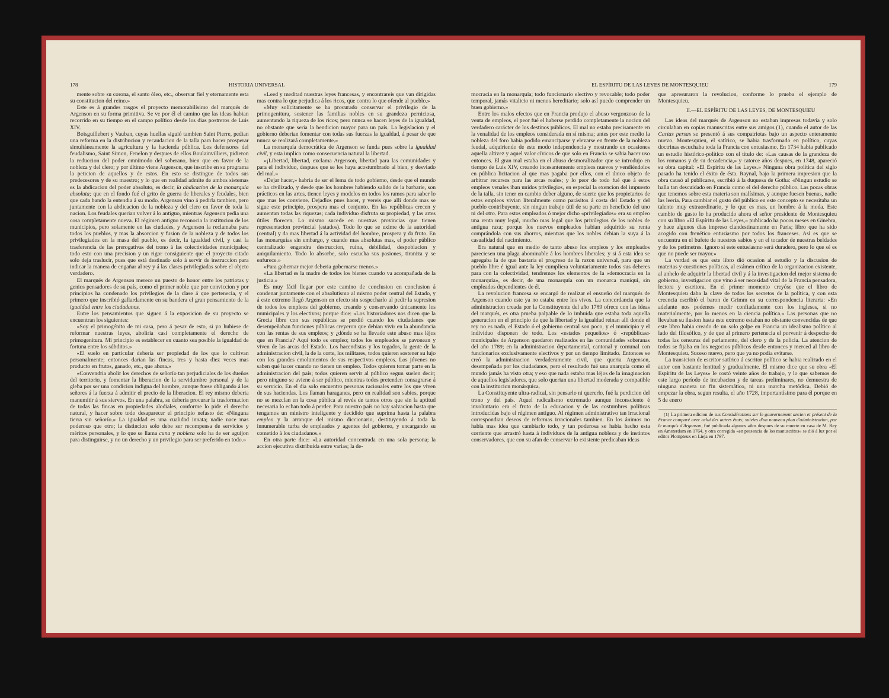178 HISTORIA UNIVERSAL
mente sobre su corona, el santo óleo, etc., observar fiel y eternamente esta su constitucion del reino.»
Este es á grandes rasgos el proyecto memorabilísimo del marqués de Argenson en su forma primitiva. Se ve por él el camino que las ideas habian recorrido en su tiempo en el campo político desde los dias postreros de Luis XIV.
Boisguillebert y Vauban, cuyas huellas siguió tambien Saint Pierre, pedian una reforma en la distribucion y recaudacion de la talla para hacer prosperar simultáneamente la agricultura y la hacienda pública. Los defensores del feudalismo, Saint Simon, Fenelon y despues de ellos Boulainvilliers, pidieron la reduccion del poder omnímodo del soberano, bien que en favor de la nobleza y del clero; y por último viene Argenson, que inscribe en su programa la peticion de aquellos y de estos. En esto se distingue de todos sus predecesores y de su maestro; y lo que en realidad admite de ambos sistemas es la abdicacion del poder absoluto, es decir, la abdicacion de la monarquía absoluta; que en el fondo fué el grito de guerra de liberales y feudales, bien que cada bando la entendia á su modo. Argenson vino á pedirla tambien, pero juntamente con la abdicacion de la nobleza y del clero en favor de toda la nacion. Los feudales querian volver á lo antiguo, mientras Argenson pedia una cosa completamente nueva. El régimen antiguo reconocia la institucion de los municipios, pero solamente en las ciudades, y Argenson la reclamaba para todos los pueblos, y mas la absorcion y fusion de la nobleza y de todos los privilegiados en la masa del pueblo, es decir, la igualdad civil, y casi la trasferencia de las prerogativas del trono á las colectividades municipales; todo esto con una precision y un rigor consiguiente que el proyecto citado solo deja traslucir, pues que está destinado solo á servir de instruccion para indicar la manera de engañar al rey y á las clases privilegiadas sobre el objeto verdadero.
El marqués de Argenson merece un puesto de honor entre los patriotas y genios pensadores de su país, como el primer noble que por conviccion y por principios ha condenado los privilegios de la clase á que pertenecia, y el primero que inscribió gallardamente en su bandera el gran pensamiento de la igualdad entre los ciudadanos.
Entre los pensamientos que siguen á la exposicion de su proyecto se encuentran los siguientes:
«Soy el primogénito de mi casa, pero á pesar de esto, si yo hubiese de reformar nuestras leyes, aboliria casi completamente el derecho de primogenitura. Mi principio es establecer en cuanto sea posible la igualdad de fortuna entre los súbditos.»
«El suelo en particular deberia ser propiedad de los que lo cultivan personalmente; entonces darian las fincas, tres y hasta diez veces mas producto en frutos, ganado, etc., que ahora.»
«Convendria abolir los derechos de señorío tan perjudiciales de los dueños del territorio, y fomentar la liberacion de la servidumbre personal y de la gleba por ser una condicion indigna del hombre, aunque fuese obligando á los señores á la fuerza á admitir el precio de la liberacion. El rey mismo deberia manumitir á sus siervos. En una palabra, se deberia procurar la trasformacion de todas las fincas en propiedades alodiales, conforme lo pide el derecho natural, y hacer sobre todo desaparecer el principio nefasto de: «Ninguna tierra sin señorío.» La igualdad es una cualidad innata; nadie nace mas poderoso que otro; la distincion solo debe ser recompensa de servicios y méritos personales, y lo que se llama cuna y nobleza solo ha de ser aguijon para distinguirse, y no un derecho y un privilegio para ser preferido en todo.»
«Leed y meditad nuestras leyes francesas, y encontrareis que van dirigidas mas contra lo que perjudica á los ricos, que contra lo que ofende al pueblo.»
«Muy solícitamente se ha procurado conservar el privilegio de la primogenitura, sostener las familias nobles en su grandeza perniciosa, aumentando la riqueza de los ricos; pero nunca se hacen leyes de la igualdad, no obstante que seria la bendicion mayor para un país. La legislacion y el gobierno deberian fomentar con todas sus fuerzas la igualdad, á pesar de que nunca se realizará completamente.»
La monarquía democrática de Argenson se funda pues sobre la igualdad civil, y esta implica como consecuencia natural la libertad.
«¡Libertad, libertad, exclama Argenson, libertad para las comunidades y para el individuo, despues que se les haya acostumbrado al bien, y desviado del mal.»
«Dejar hacer,» habria de ser el lema de todo gobierno, desde que el mundo se ha civilizado, y desde que los hombres habiendo salido de la barbarie, son prácticos en las artes, tienen leyes y modelos en todos los ramos para saber lo que mas les conviene. Dejadlos pues hacer, y vereis que allí donde mas se sigue este principio, prospera mas el conjunto. En las repúblicas crecen y aumentan todas las riquezas; cada individuo disfruta su propiedad, y las artes útiles florecen. Lo mismo sucede en nuestras provincias que tienen representacion provincial (estados). Todo lo que se exime de la autoridad (central) y da mas libertad á la actividad del hombre, prospera y da fruto. En las monarquías sin embargo, y cuando mas absolutas mas, el poder público centralizado engendra destruccion, ruina, debilidad, despoblacion y aniquilamiento. Todo lo absorbe, solo escucha sus pasiones, tiraniza y se enfurece.»
«Para gobernar mejor deberia gobernarse menos.»
«La libertad es la madre de todos los bienes cuando va acompañada de la justicia.»
Es muy fácil llegar por este camino de conclusion en conclusion á condenar juntamente con el absolutismo al mismo poder central del Estado, y á este extremo llegó Argenson en efecto sin sospecharlo al pedir la supresion de todos los empleos del gobierno, creando y conservando únicamente los municipales y los electivos; porque dice: «Los historiadores nos dicen que la Grecia libre con sus repúblicas se perdió cuando los ciudadanos que desempeñaban funciones públicas creyeron que debian vivir en la abundancia con las rentas de sus empleos; y ¿dónde se ha llevado este abuso mas léjos que en Francia? Aquí todo es empleo; todos los empleados se pavonean y viven de las arcas del Estado. Los hacendistas y los togados, la gente de la administracion civil, la de la corte, los militares, todos quieren sostener su lujo con los grandes emolumentos de sus respectivos empleos. Los jóvenes no saben qué hacer cuando no tienen un empleo. Todos quieren tomar parte en la administracion del país; todos quieren servir al público segun suelen decir; pero ninguno se aviene á ser público, mientras todos pretenden consagrarse á su servicio. En el dia solo encuentro personas racionales entre los que viven de sus haciendas. Los llaman haraganes, pero en realidad son sabios, porque no se mezclan en la cosa pública al revés de tantos otros que sin la aptitud necesaria lo echan todo á perder. Para nuestro país no hay salvacion hasta que tengamos un ministro inteligente y decidido que suprima hasta la palabra empleo y la arranque del mismo diccionario, destituyendo á toda la innumerable turba de empleados y agentes del gobierno, y encargando su cometido á los ciudadanos.»
En otra parte dice: «La autoridad concentrada en una sola persona; la accion ejecutiva distribuida entre varias; la de-
EL ESPÍRITU DE LAS LEYES DE MONTESQUIEU 179
mocracia en la monarquía; todo funcionario electivo y revocable; todo poder temporal, jamás vitalicio ni menos hereditario; solo así puedo comprender un buen gobierno.»
Entre los malos efectos que en Francia produjo el abuso vergonzoso de la venta de empleos, el peor fué el haberse perdido completamente la nocion del verdadero carácter de los destinos públicos. El mal no estaba precisamente en la venalidad de los empleos considerada en sí misma; antes por este medio la nobleza del foro habia podido emanciparse y elevarse en frente de la nobleza feudal, adquiriendo de este modo independencia y mostrando en ocasiones aquella altivez y aquel valor cívicos de que solo en Francia se sabia hacer uso entonces. El gran mal estaba en el abuso desmoralizador que se introdujo en tiempo de Luis XIV, creando incesantemente empleos nuevos y vendiéndolos en pública licitacion al que mas pagaba por ellos, con el único objeto de arbitrar recursos para las arcas reales; y lo peor de todo fué que á estos empleos venales iban unidos privilegios, en especial la exencion del impuesto de la talla, sin tener en cambio deber alguno, de suerte que los propietarios de estos empleos vivian literalmente como parásitos á costa del Estado y del pueblo contribuyente, sin ningun trabajo útil de su parte en beneficio del uno ni del otro. Para estos empleados ó mejor dicho «privilegiados» era su empleo una renta muy legal, mucho mas legal que los privilegios de los nobles de antigua raza; porque los nuevos empleados habian adquirido su renta comprándola con sus ahorros, mientras que los nobles debian la suya á la casualidad del nacimiento.
Era natural que en medio de tanto abuso los empleos y los empleados pareciesen una plaga abominable á los hombres liberales; y si á esta idea se agregaba la de que bastaria el progreso de la razon universal, para que un pueblo libre é igual ante la ley cumpliera voluntariamente todos sus deberes para con la colectividad, tendremos los elementos de la «democracia en la monarquía», es decir, de una monarquía con un monarca maniquí, sin empleados dependientes de él.
La revolucion francesa se encargó de realizar el ensueño del marqués de Argenson cuando este ya no estaba entre los vivos. La concordancia que la administracion creada por la Constituyente del año 1789 ofrece con las ideas del marqués, es otra prueba palpable de lo imbuida que estaba toda aquella generacion en el principio de que la libertad y la igualdad reinan allí donde el rey no es nada, el Estado ó el gobierno central son poco, y el municipio y el individuo disponen de todo. Los «estados pequeños» ó «repúblicas» municipales de Argenson quedaron realizados en las comunidades soberanas del año 1789; en la administracion departamental, cantonal y comunal con funcionarios exclusivamente electivos y por un tiempo limitado. Entonces se creó la administracion verdaderamente civil, que queria Argenson, desempeñada por los ciudadanos, pero el resultado fué una anarquía como el mundo jamás ha visto otra; y eso que nada estaba mas léjos de la imaginacion de aquellos legisladores, que solo querian una libertad moderada y compatible con la institucion monárquica.
La Constituyente ultra-radical, sin pensarlo ni quererlo, fué la perdicion del trono y del país. Aquel radicalismo extremado aunque inconsciente é involuntario era el fruto de la educacion y de las costumbres políticas introducidas bajo el régimen antiguo. Al régimen administrativo tan irracional correspondian deseos de reformas irracionales tambien. En los ánimos no habia mas idea que cambiarlo todo, y tan poderosa se habia hecho esta corriente que arrastró hasta á individuos de la antigua nobleza y de instintos conservadores, que con su afan de conservar lo existente predicaban ideas
que apresuraron la revolucion, conforme lo prueba el ejemplo de Montesquieu.
II.—EL ESPÍRITU DE LAS LEYES, DE MONTESQUIEU
Las ideas del marqués de Argenson no estaban impresas todavía y solo circulaban en copias manuscritas entre sus amigos (1), cuando el autor de las Cartas persas se presentó á sus compatriotas bajo un aspecto enteramente nuevo. Montesquieu, el satírico, se habia trasformado en político, cuyas doctrinas escuchaba toda la Francia con entusiasmo. En 1734 habia publicado un estudio histórico-político con el título de: «Las causas de la grandeza de los romanos y de su decadencia,» y catorce años despues, en 1748, apareció su obra capital: «El Espíritu de las Leyes.» Ninguna obra política del siglo pasado ha tenido el éxito de ésta. Raynal, bajo la primera impresion que la obra causó al publicarse, escribió á la duquesa de Gotha: «Ningun estudio se halla tan descuidado en Francia como el del derecho público. Las pocas obras que tenemos sobre esta materia son malísimas, y aunque fuesen buenas, nadie las leeria. Para cambiar el gusto del público en este concepto se necesitaba un talento muy extraordinario, y lo que es mas, un hombre á la moda. Este cambio de gusto lo ha producido ahora el señor presidente de Montesquieu con su libro «El Espíritu de las Leyes,» publicado ha pocos meses en Ginebra, y hace algunos dias impreso clandestinamente en Paris; libro que ha sido acogido con frenético entusiasmo por todos los franceses. Así es que se encuentra en el bufete de nuestros sabios y en el tocador de nuestras beldades y de los petimetres. Ignoro si este entusiasmo será duradero, pero lo que sé es que no puede ser mayor.»
La verdad es que este libro dió ocasion al estudio y la discusion de materias y cuestiones políticas, al exámen crítico de la organizacion existente, al anhelo de adquirir la libertad civil y á la investigacion del mejor sistema de gobierno, investigacion que vino á ser necesidad vital de la Francia pensadora, lectora y escritora. En el primer momento creyóse que el libro de Montesquieu daba la clave de todos los secretos de la política, y con esta creencia escribió el baron de Grimm en su correspondencia literaria: «En adelante nos podemos medir confiadamente con los ingleses, si no materialmente, por lo menos en la ciencia política.» Las personas que no llevaban su ilusion hasta este extremo estaban no obstante convencidas de que este libro habia creado de un solo golpe en Francia un idealismo político al lado del filosófico, y de que al primero pertenecia el porvenir á despecho de todas las censuras del parlamento, del clero y de la policía. La atencion de todos se fijaba en los negocios públicos desde entonces y merced al libro de Montesquieu. Suceso nuevo, pero que ya no podia evitarse.
La transicion de escritor satírico á escritor político se habia realizado en el autor con bastante lentitud y gradualmente. El mismo dice que su obra «El Espíritu de las Leyes» le costó veinte años de trabajo, y lo que sabemos de este largo período de incubacion y de tareas preliminares, no demuestra de ninguna manera un fin sistemático, ni una marcha metódica. Debió de empezar la obra, segun resulta, el año 1728, importantísimo para él porque en 5 de enero
(1) La primera edicion de sus Considérations sur le gouvernement ancien et présent de la France comparé avec celui des autres états; suivies d'un nouveau plan d'administration, par le marquis d'Argenson, fué publicada algunos años despues de su muerte en casa de M. Rey en Amsterdam en 1764, y otra corregida «en presencia de los manuscritos» se dió á luz por el editor Plompteux en Lieja en 1787.